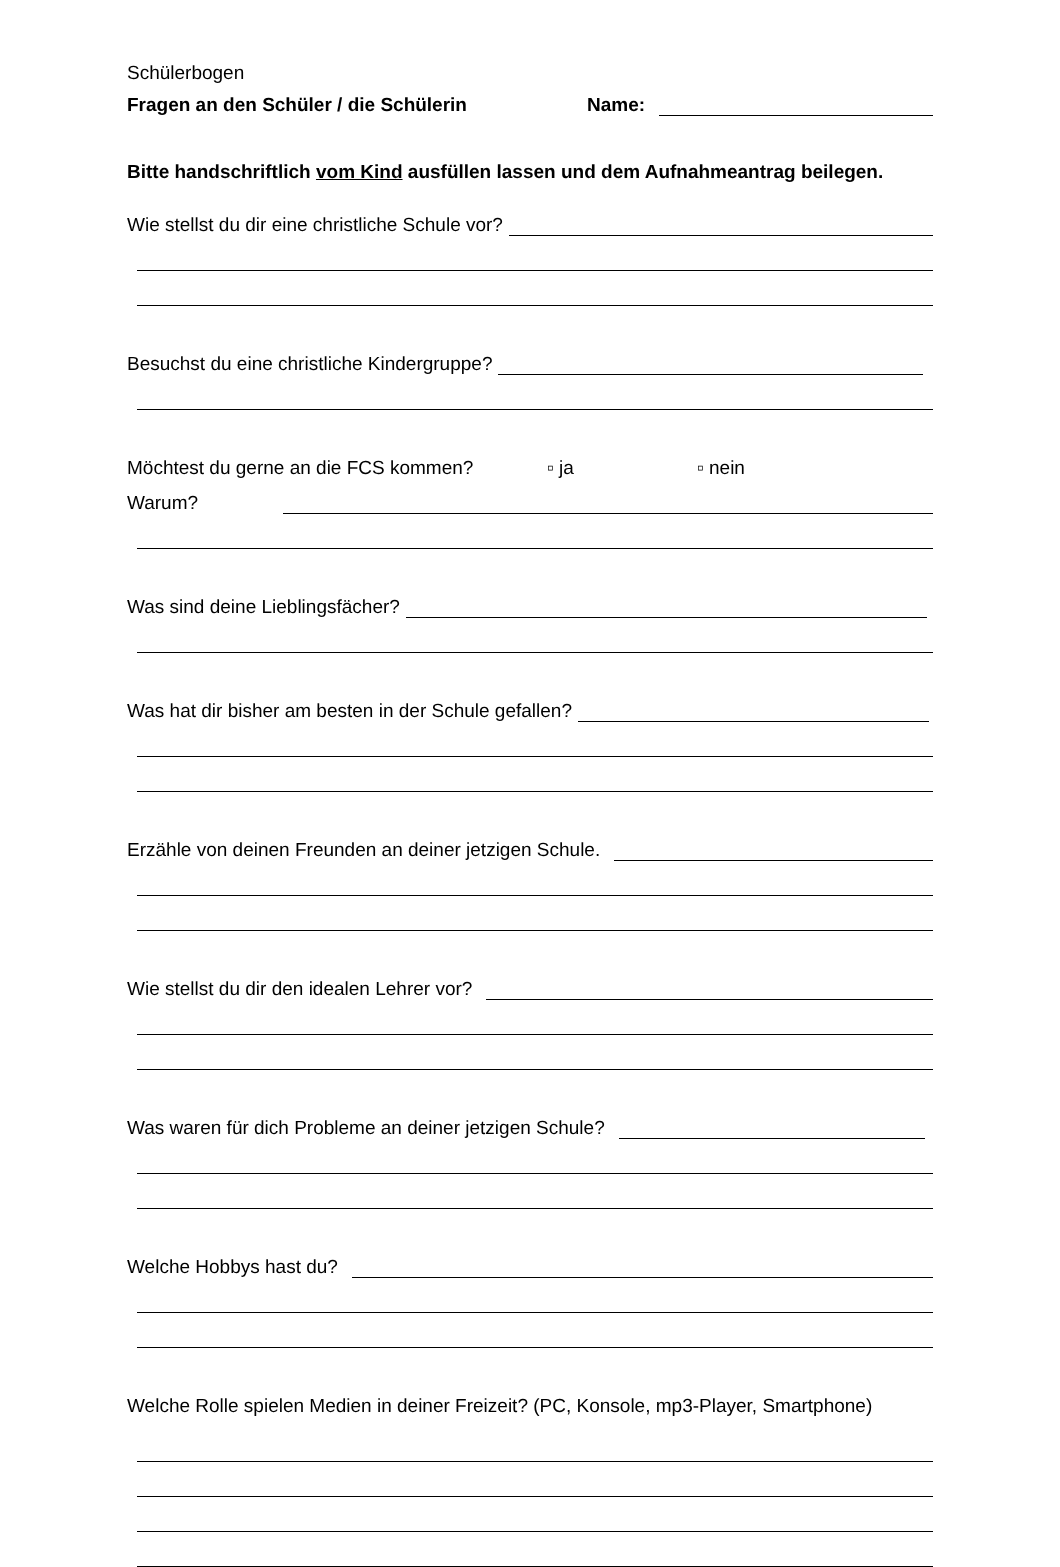Schülerbogen
Fragen an den Schüler / die Schülerin Name:
Bitte handschriftlich vom Kind ausfüllen lassen und dem Aufnahmeantrag beilegen.
Wie stellst du dir eine christliche Schule vor?
Besuchst du eine christliche Kindergruppe?
Möchtest du gerne an die FCS kommen? ▫ ja ▫ nein
Warum?
Was sind deine Lieblingsfächer?
Was hat dir bisher am besten in der Schule gefallen?
Erzähle von deinen Freunden an deiner jetzigen Schule.
Wie stellst du dir den idealen Lehrer vor?
Was waren für dich Probleme an deiner jetzigen Schule?
Welche Hobbys hast du?
Welche Rolle spielen Medien in deiner Freizeit? (PC, Konsole, mp3-Player, Smartphone)